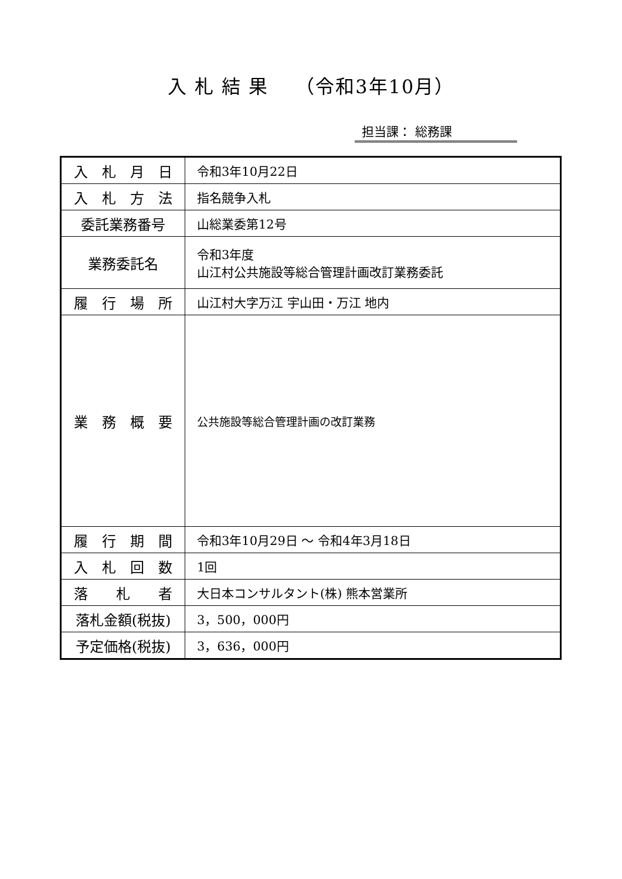入 札 結 果　 （令和3年10月）
担当課： 総務課
| 入 札 月 日 | 令和3年10月22日 |
| 入 札 方 法 | 指名競争入札 |
| 委託業務番号 | 山総業委第12号 |
| 業務委託名 | 令和3年度 山江村公共施設等総合管理計画改訂業務委託 |
| 履 行 場 所 | 山江村大字万江 宇山田・万江 地内 |
| 業 務 概 要 | 公共施設等総合管理計画の改訂業務 |
| 履 行 期 間 | 令和3年10月29日 ～ 令和4年3月18日 |
| 入 札 回 数 | 1回 |
| 落 札 者 | 大日本コンサルタント(株) 熊本営業所 |
| 落札金額(税抜) | 3，500，000円 |
| 予定価格(税抜) | 3，636，000円 |